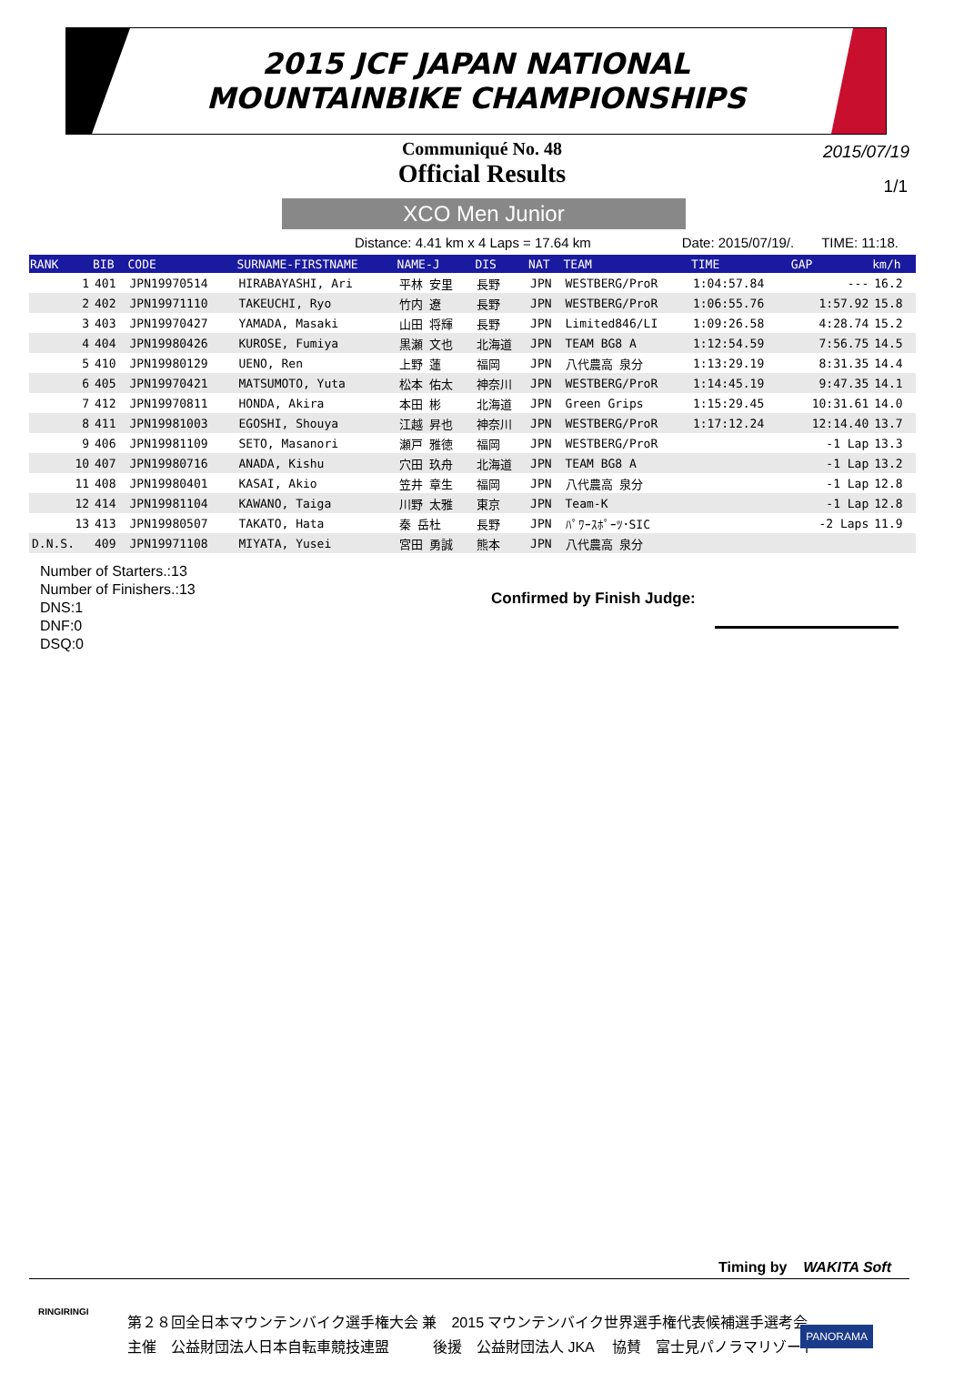2015 JCF JAPAN NATIONAL
MOUNTAINBIKE CHAMPIONSHIPS
Communiqué No. 48
Official Results
2015/07/19
1/1
XCO Men Junior
Distance: 4.41 km x 4 Laps = 17.64 km Date: 2015/07/19/. TIME: 11:18.
| RANK | BIB | CODE | SURNAME-FIRSTNAME | NAME-J | DIS | NAT | TEAM | TIME | GAP | km/h |
| --- | --- | --- | --- | --- | --- | --- | --- | --- | --- | --- |
| 1 | 401 | JPN19970514 | HIRABAYASHI, Ari | 平林 安里 | 長野 | JPN | WESTBERG/ProR | 1:04:57.84 | --- | 16.2 |
| 2 | 402 | JPN19971110 | TAKEUCHI, Ryo | 竹内 遼 | 長野 | JPN | WESTBERG/ProR | 1:06:55.76 | 1:57.92 | 15.8 |
| 3 | 403 | JPN19970427 | YAMADA, Masaki | 山田 将輝 | 長野 | JPN | Limited846/LI | 1:09:26.58 | 4:28.74 | 15.2 |
| 4 | 404 | JPN19980426 | KUROSE, Fumiya | 黒瀬 文也 | 北海道 | JPN | TEAM BG8 A | 1:12:54.59 | 7:56.75 | 14.5 |
| 5 | 410 | JPN19980129 | UENO, Ren | 上野 蓮 | 福岡 | JPN | 八代農高 泉分 | 1:13:29.19 | 8:31.35 | 14.4 |
| 6 | 405 | JPN19970421 | MATSUMOTO, Yuta | 松本 佑太 | 神奈川 | JPN | WESTBERG/ProR | 1:14:45.19 | 9:47.35 | 14.1 |
| 7 | 412 | JPN19970811 | HONDA, Akira | 本田 彬 | 北海道 | JPN | Green Grips | 1:15:29.45 | 10:31.61 | 14.0 |
| 8 | 411 | JPN19981003 | EGOSHI, Shouya | 江越 昇也 | 神奈川 | JPN | WESTBERG/ProR | 1:17:12.24 | 12:14.40 | 13.7 |
| 9 | 406 | JPN19981109 | SETO, Masanori | 瀬戸 雅徳 | 福岡 | JPN | WESTBERG/ProR | | -1 Lap | 13.3 |
| 10 | 407 | JPN19980716 | ANADA, Kishu | 穴田 玖舟 | 北海道 | JPN | TEAM BG8 A | | -1 Lap | 13.2 |
| 11 | 408 | JPN19980401 | KASAI, Akio | 笠井 章生 | 福岡 | JPN | 八代農高 泉分 | | -1 Lap | 12.8 |
| 12 | 414 | JPN19981104 | KAWANO, Taiga | 川野 太雅 | 東京 | JPN | Team-K | | -1 Lap | 12.8 |
| 13 | 413 | JPN19980507 | TAKATO, Hata | 秦 岳杜 | 長野 | JPN | ﾊﾟﾜｰｽﾎﾟｰﾂ･SIC | | -2 Laps | 11.9 |
| D.N.S. | 409 | JPN19971108 | MIYATA, Yusei | 宮田 勇誠 | 熊本 | JPN | 八代農高 泉分 | | | |
Number of Starters.:13
Number of Finishers.:13
DNS:1
DNF:0
DSQ:0
Confirmed by Finish Judge:
Timing by WAKITA Soft
RINGIRINGI
第２８回全日本マウンテンバイク選手権大会 兼　2015 マウンテンバイク世界選手権代表候補選手選考会
主催　公益財団法人日本自転車競技連盟　　　後援　公益財団法人 JKA　 協賛　富士見パノラマリゾート
PANORAMA